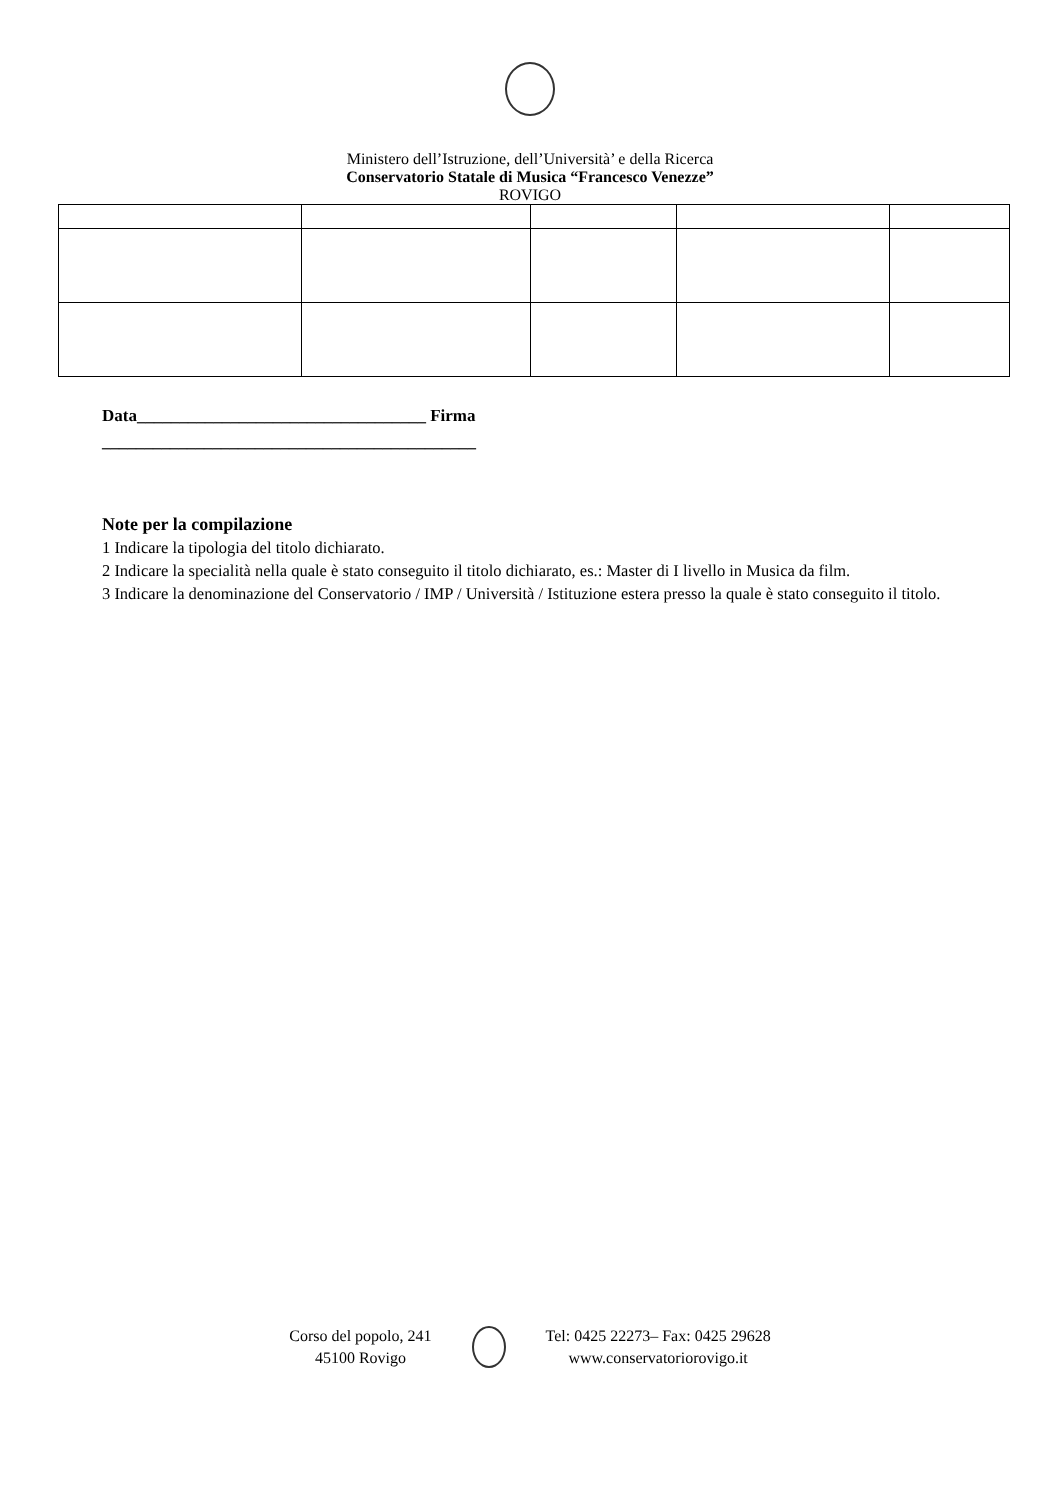Ministero dell’Istruzione, dell’Università’ e della Ricerca
Conservatorio Statale di Musica “Francesco Venezze”
ROVIGO
Data__________________________________ Firma
____________________________________________
Note per la compilazione
1 Indicare la tipologia del titolo dichiarato.
2 Indicare la specialità nella quale è stato conseguito il titolo dichiarato, es.: Master di I livello in Musica da film.
3 Indicare la denominazione del Conservatorio / IMP / Università / Istituzione estera presso la quale è stato conseguito il titolo.
Corso del popolo, 241
45100 Rovigo
Tel: 0425 22273– Fax: 0425 29628
www.conservatoriorovigo.it